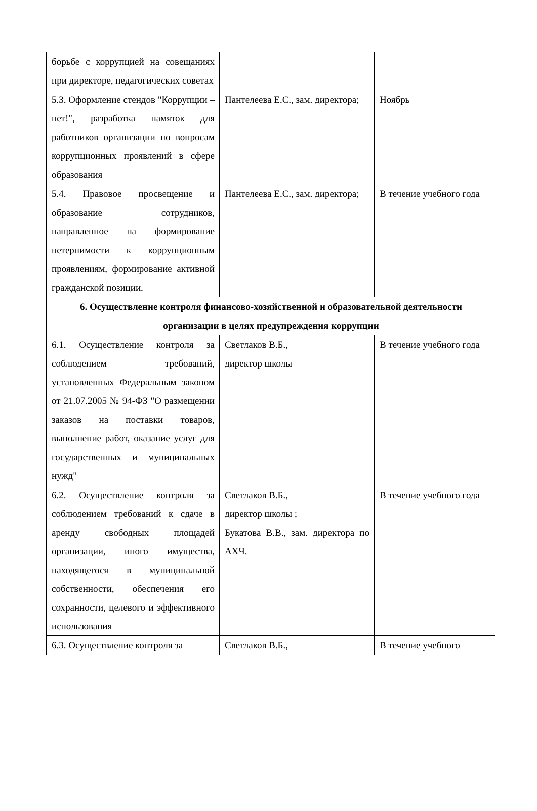| борьбе с коррупцией на совещаниях при директоре, педагогических советах | | |
| 5.3. Оформление стендов "Коррупции – нет!", разработка памяток для работников организации по вопросам коррупционных проявлений в сфере образования | Пантелеева Е.С., зам. директора; | Ноябрь |
| 5.4. Правовое просвещение и образование сотрудников, направленное на формирование нетерпимости к коррупционным проявлениям, формирование активной гражданской позиции. | Пантелеева Е.С., зам. директора; | В течение учебного года |
| 6. Осуществление контроля финансово-хозяйственной и образовательной деятельности организации в целях предупреждения коррупции | | |
| 6.1. Осуществление контроля за соблюдением требований, установленных Федеральным законом от 21.07.2005 № 94-ФЗ "О размещении заказов на поставки товаров, выполнение работ, оказание услуг для государственных и муниципальных нужд" | Светлаков В.Б., директор школы | В течение учебного года |
| 6.2. Осуществление контроля за соблюдением требований к сдаче в аренду свободных площадей организации, иного имущества, находящегося в муниципальной собственности, обеспечения его сохранности, целевого и эффективного использования | Светлаков В.Б., директор школы ; Букатова В.В., зам. директора по АХЧ. | В течение учебного года |
| 6.3. Осуществление контроля за | Светлаков В.Б., | В течение учебного |